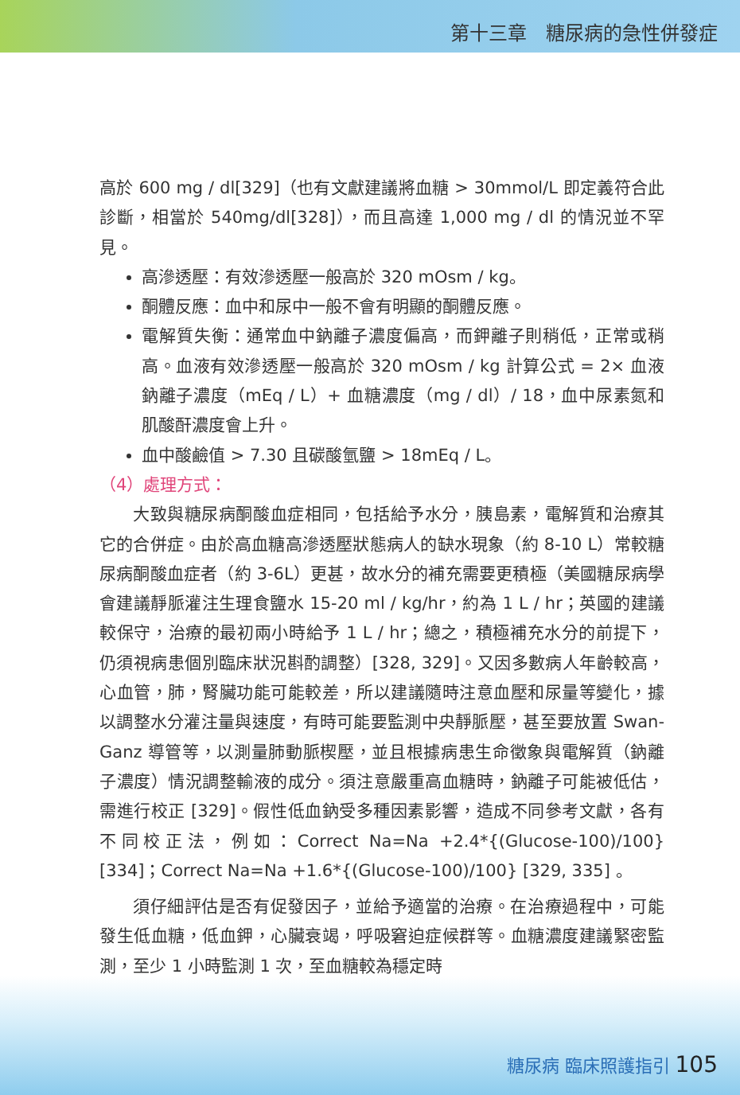第十三章　糖尿病的急性併發症
高於 600 mg / dl[329]（也有文獻建議將血糖 > 30mmol/L 即定義符合此診斷，相當於 540mg/dl[328]），而且高達 1,000 mg / dl 的情況並不罕見。
高滲透壓：有效滲透壓一般高於 320 mOsm / kg。
酮體反應：血中和尿中一般不會有明顯的酮體反應。
電解質失衡：通常血中鈉離子濃度偏高，而鉀離子則稍低，正常或稍高。血液有效滲透壓一般高於 320 mOsm / kg 計算公式 = 2× 血液鈉離子濃度（mEq / L）+ 血糖濃度（mg / dl）/ 18，血中尿素氮和肌酸酐濃度會上升。
血中酸鹼值 > 7.30 且碳酸氫鹽 > 18mEq / L。
（4）處理方式：
大致與糖尿病酮酸血症相同，包括給予水分，胰島素，電解質和治療其它的合併症。由於高血糖高滲透壓狀態病人的缺水現象（約 8-10 L）常較糖尿病酮酸血症者（約 3-6L）更甚，故水分的補充需要更積極（美國糖尿病學會建議靜脈灌注生理食鹽水 15-20 ml / kg/hr，約為 1 L / hr；英國的建議較保守，治療的最初兩小時給予 1 L / hr；總之，積極補充水分的前提下，仍須視病患個別臨床狀況斟酌調整）[328, 329]。又因多數病人年齡較高，心血管，肺，腎臟功能可能較差，所以建議隨時注意血壓和尿量等變化，據以調整水分灌注量與速度，有時可能要監測中央靜脈壓，甚至要放置 Swan-Ganz 導管等，以測量肺動脈楔壓，並且根據病患生命徵象與電解質（鈉離子濃度）情況調整輸液的成分。須注意嚴重高血糖時，鈉離子可能被低估，需進行校正 [329]。假性低血鈉受多種因素影響，造成不同參考文獻，各有不同校正法，例如：Correct Na=Na +2.4*{(Glucose-100)/100}[334]；Correct Na=Na +1.6*{(Glucose-100)/100} [329, 335] 。
須仔細評估是否有促發因子，並給予適當的治療。在治療過程中，可能發生低血糖，低血鉀，心臟衰竭，呼吸窘迫症候群等。血糖濃度建議緊密監測，至少 1 小時監測 1 次，至血糖較為穩定時
糖尿病 臨床照護指引 105